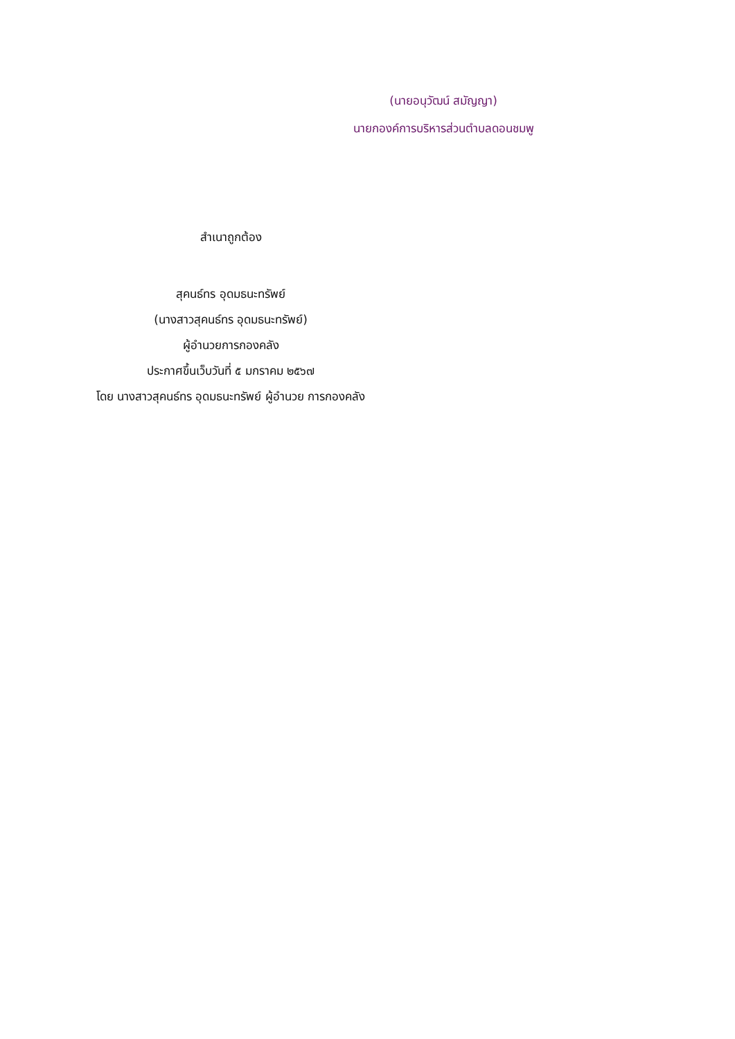(นายอนุวัฒน์ สมัญญา)
นายกองค์การบริหารส่วนตำบลดอนชมพู
สำเนาถูกต้อง
สุคนธ์ทร อุดมธนะทรัพย์
(นางสาวสุคนธ์ทร อุดมธนะทรัพย์)
ผู้อำนวยการกองคลัง
ประกาศขึ้นเว็บวันที่ ๕ มกราคม ๒๕๖๗
โดย นางสาวสุคนธ์ทร อุดมธนะทรัพย์ ผู้อำนวย การกองคลัง